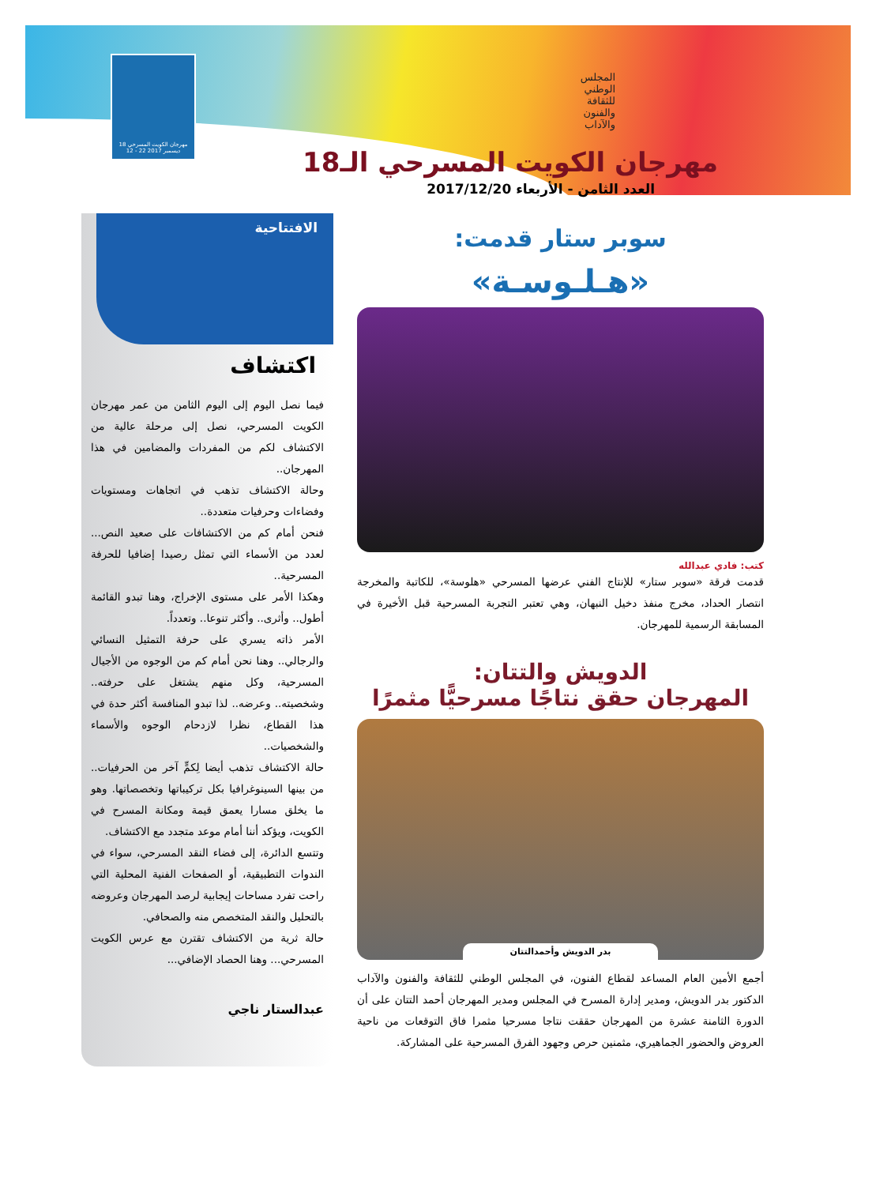مهرجان الكويت المسرحي 18
12 - 22 ديسمبر 2017
المجلس
الوطني
للثقافة
والفنون
والآداب
مهرجان الكويت المسرحي الـ18
العدد الثامن - الأربعاء 2017/12/20
سوبر ستار قدمت:
«هـلـوسـة»
كتب: فادي عبدالله
قدمت فرقة «سوبر ستار» للإنتاج الفني عرضها المسرحي «هلوسة»، للكاتبة والمخرجة انتصار الحداد، مخرج منفذ دخيل النبهان، وهي تعتبر التجربة المسرحية قبل الأخيرة في المسابقة الرسمية للمهرجان.
الدويش والتتان:
المهرجان حقق نتاجًا مسرحيًّا مثمرًا
بدر الدويش وأحمدالتتان
أجمع الأمين العام المساعد لقطاع الفنون، في المجلس الوطني للثقافة والفنون والآداب الدكتور بدر الدويش، ومدير إدارة المسرح في المجلس ومدير المهرجان أحمد التتان على أن الدورة الثامنة عشرة من المهرجان حققت نتاجا مسرحيا مثمرا فاق التوقعات من ناحية العروض والحضور الجماهيري، مثمنين حرص وجهود الفرق المسرحية على المشاركة.
الافتتاحية
اكتشاف
فيما نصل اليوم إلى اليوم الثامن من عمر مهرجان الكويت المسرحي، نصل إلى مرحلة عالية من الاكتشاف لكم من المفردات والمضامين في هذا المهرجان..
وحالة الاكتشاف تذهب في اتجاهات ومستويات وفضاءات وحرفيات متعددة..
فنحن أمام كم من الاكتشافات على صعيد النص... لعدد من الأسماء التي تمثل رصيدا إضافيا للحرفة المسرحية..
وهكذا الأمر على مستوى الإخراج، وهنا تبدو القائمة أطول.. وأثرى.. وأكثر تنوعا.. وتعدداً.
الأمر ذاته يسري على حرفة التمثيل النسائي والرجالي.. وهنا نحن أمام كم من الوجوه من الأجيال المسرحية، وكل منهم يشتغل على حرفته.. وشخصيته.. وعرضه.. لذا تبدو المنافسة أكثر حدة في هذا القطاع، نظرا لازدحام الوجوه والأسماء والشخصيات..
حالة الاكتشاف تذهب أيضا لِكمٍّ آخر من الحرفيات.. من بينها السينوغرافيا بكل تركيباتها وتخصصاتها. وهو ما يخلق مسارا يعمق قيمة ومكانة المسرح في الكويت، ويؤكد أننا أمام موعد متجدد مع الاكتشاف.
وتتسع الدائرة، إلى فضاء النقد المسرحي، سواء في الندوات التطبيقية، أو الصفحات الفنية المحلية التي راحت تفرد مساحات إيجابية لرصد المهرجان وعروضه بالتحليل والنقد المتخصص منه والصحافي.
حالة ثرية من الاكتشاف تقترن مع عرس الكويت المسرحي... وهنا الحصاد الإضافي...
عبدالستار ناجي